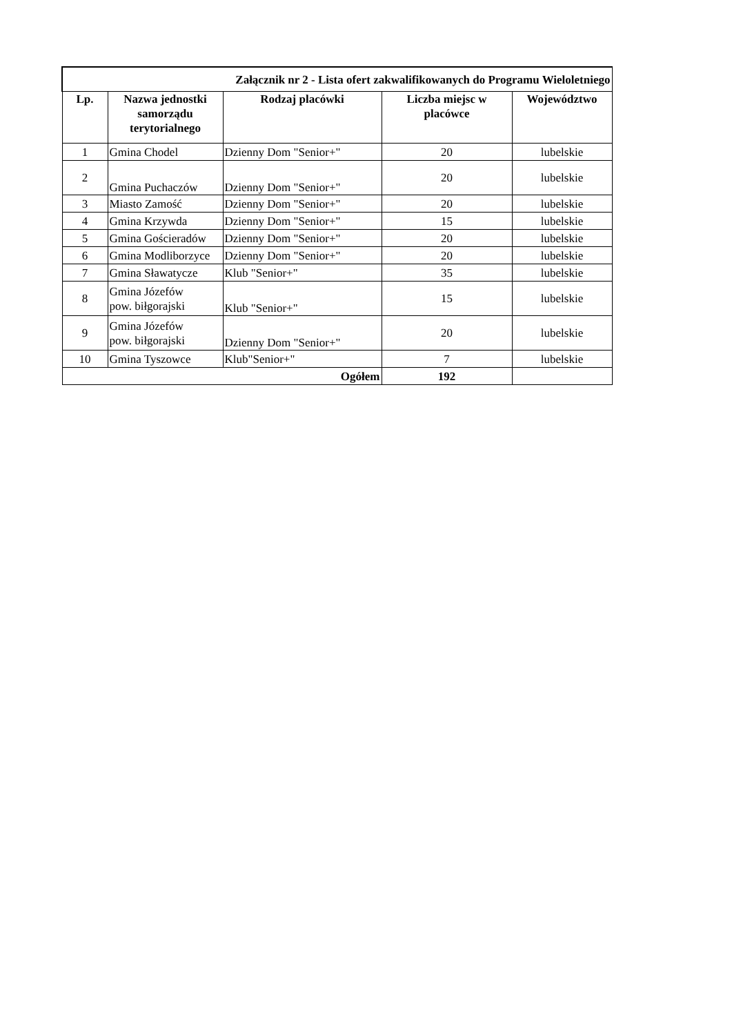| Załącznik nr 2 - Lista ofert zakwalifikowanych do Programu Wieloletniego | | | | |
| Lp. | Nazwa jednostki samorządu terytorialnego | Rodzaj placówki | Liczba miejsc w placówce | Województwo |
| 1 | Gmina Chodel | Dzienny Dom "Senior+" | 20 | lubelskie |
| 2 | Gmina Puchaczów | Dzienny Dom "Senior+" | 20 | lubelskie |
| 3 | Miasto Zamość | Dzienny Dom "Senior+" | 20 | lubelskie |
| 4 | Gmina Krzywda | Dzienny Dom "Senior+" | 15 | lubelskie |
| 5 | Gmina Gościeradów | Dzienny Dom "Senior+" | 20 | lubelskie |
| 6 | Gmina Modliborzyce | Dzienny Dom "Senior+" | 20 | lubelskie |
| 7 | Gmina Sławatycze | Klub "Senior+" | 35 | lubelskie |
| 8 | Gmina Józefów pow. biłgorajski | Klub "Senior+" | 15 | lubelskie |
| 9 | Gmina Józefów pow. biłgorajski | Dzienny Dom "Senior+" | 20 | lubelskie |
| 10 | Gmina Tyszowce | Klub"Senior+" | 7 | lubelskie |
| Ogółem | | | 192 | |